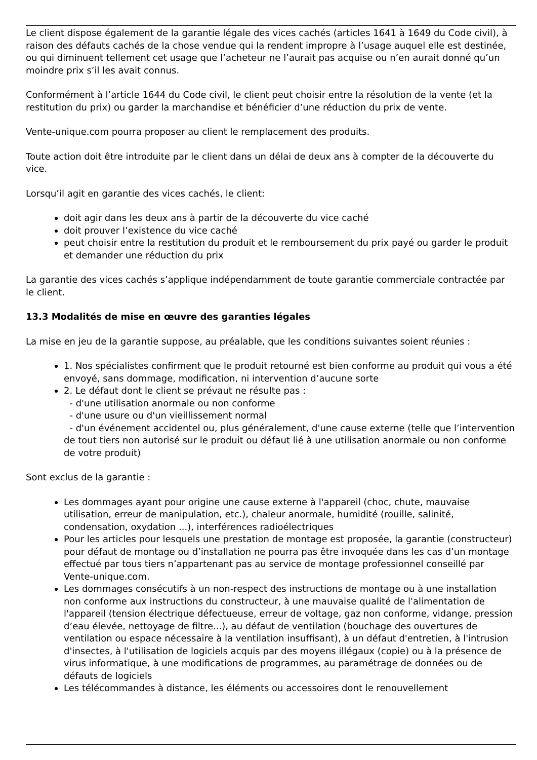Le client dispose également de la garantie légale des vices cachés (articles 1641 à 1649 du Code civil), à raison des défauts cachés de la chose vendue qui la rendent impropre à l’usage auquel elle est destinée, ou qui diminuent tellement cet usage que l’acheteur ne l’aurait pas acquise ou n’en aurait donné qu’un moindre prix s’il les avait connus.
Conformément à l’article 1644 du Code civil, le client peut choisir entre la résolution de la vente (et la restitution du prix) ou garder la marchandise et bénéficier d’une réduction du prix de vente.
Vente-unique.com pourra proposer au client le remplacement des produits.
Toute action doit être introduite par le client dans un délai de deux ans à compter de la découverte du vice.
Lorsqu’il agit en garantie des vices cachés, le client:
doit agir dans les deux ans à partir de la découverte du vice caché
doit prouver l’existence du vice caché
peut choisir entre la restitution du produit et le remboursement du prix payé ou garder le produit et demander une réduction du prix
La garantie des vices cachés s’applique indépendamment de toute garantie commerciale contractée par le client.
13.3 Modalités de mise en œuvre des garanties légales
La mise en jeu de la garantie suppose, au préalable, que les conditions suivantes soient réunies :
1. Nos spécialistes confirment que le produit retourné est bien conforme au produit qui vous a été envoyé, sans dommage, modification, ni intervention d’aucune sorte
2. Le défaut dont le client se prévaut ne résulte pas :
- d'une utilisation anormale ou non conforme
- d'une usure ou d'un vieillissement normal
- d'un événement accidentel ou, plus généralement, d'une cause externe (telle que l’intervention de tout tiers non autorisé sur le produit ou défaut lié à une utilisation anormale ou non conforme de votre produit)
Sont exclus de la garantie :
Les dommages ayant pour origine une cause externe à l'appareil (choc, chute, mauvaise utilisation, erreur de manipulation, etc.), chaleur anormale, humidité (rouille, salinité, condensation, oxydation ...), interférences radioélectriques
Pour les articles pour lesquels une prestation de montage est proposée, la garantie (constructeur) pour défaut de montage ou d’installation ne pourra pas être invoquée dans les cas d’un montage effectué par tous tiers n’appartenant pas au service de montage professionnel conseillé par Vente-unique.com.
Les dommages consécutifs à un non-respect des instructions de montage ou à une installation non conforme aux instructions du constructeur, à une mauvaise qualité de l'alimentation de l'appareil (tension électrique défectueuse, erreur de voltage, gaz non conforme, vidange, pression d’eau élevée, nettoyage de filtre...), au défaut de ventilation (bouchage des ouvertures de ventilation ou espace nécessaire à la ventilation insuffisant), à un défaut d'entretien, à l'intrusion d'insectes, à l'utilisation de logiciels acquis par des moyens illégaux (copie) ou à la présence de virus informatique, à une modifications de programmes, au paramétrage de données ou de défauts de logiciels
Les télécommandes à distance, les éléments ou accessoires dont le renouvellement